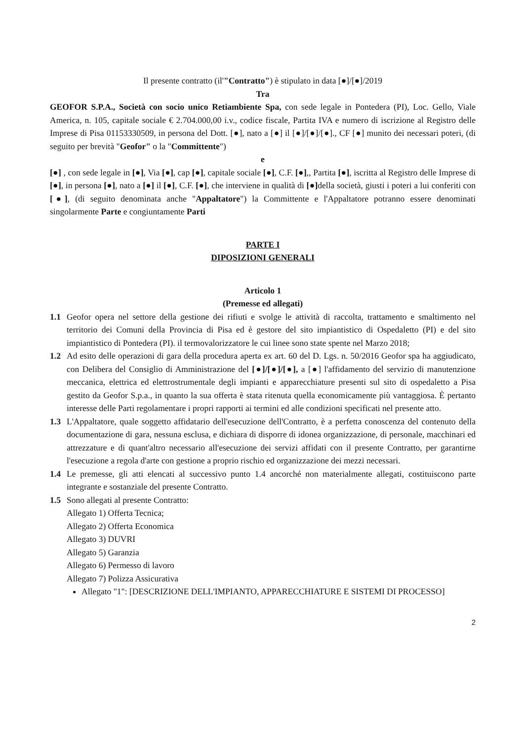Il presente contratto (il'"Contratto") è stipulato in data [●]/[●]/2019
Tra
GEOFOR S.P.A., Società con socio unico Retiambiente Spa, con sede legale in Pontedera (PI), Loc. Gello, Viale America, n. 105, capitale sociale € 2.704.000,00 i.v., codice fiscale, Partita IVA e numero di iscrizione al Registro delle Imprese di Pisa 01153330509, in persona del Dott. [●], nato a [●] il [●]/[●]/[●]., CF [●] munito dei necessari poteri, (di seguito per brevità "Geofor" o la "Committente")
e
[●] , con sede legale in [●], Via [●], cap [●], capitale sociale [●], C.F. [●],, Partita [●], iscritta al Registro delle Imprese di [●], in persona [●], nato a [●] il [●], C.F. [●], che interviene in qualità di [●] della società, giusti i poteri a lui conferiti con [●], (di seguito denominata anche "Appaltatore") la Committente e l'Appaltatore potranno essere denominati singolarmente Parte e congiuntamente Parti
PARTE I
DIPOSIZIONI GENERALI
Articolo 1
(Premesse ed allegati)
1.1 Geofor opera nel settore della gestione dei rifiuti e svolge le attività di raccolta, trattamento e smaltimento nel territorio dei Comuni della Provincia di Pisa ed è gestore del sito impiantistico di Ospedaletto (PI) e del sito impiantistico di Pontedera (PI). il termovalorizzatore le cui linee sono state spente nel Marzo 2018;
1.2 Ad esito delle operazioni di gara della procedura aperta ex art. 60 del D. Lgs. n. 50/2016 Geofor spa ha aggiudicato, con Delibera del Consiglio di Amministrazione del [●]/[●]/[●], a [●] l'affidamento del servizio di manutenzione meccanica, elettrica ed elettrostrumentale degli impianti e apparecchiature presenti sul sito di ospedaletto a Pisa gestito da Geofor S.p.a., in quanto la sua offerta è stata ritenuta quella economicamente più vantaggiosa. È pertanto interesse delle Parti regolamentare i propri rapporti ai termini ed alle condizioni specificati nel presente atto.
1.3 L'Appaltatore, quale soggetto affidatario dell'esecuzione dell'Contratto, è a perfetta conoscenza del contenuto della documentazione di gara, nessuna esclusa, e dichiara di disporre di idonea organizzazione, di personale, macchinari ed attrezzature e di quant'altro necessario all'esecuzione dei servizi affidati con il presente Contratto, per garantirne l'esecuzione a regola d'arte con gestione a proprio rischio ed organizzazione dei mezzi necessari.
1.4 Le premesse, gli atti elencati al successivo punto 1.4 ancorché non materialmente allegati, costituiscono parte integrante e sostanziale del presente Contratto.
1.5 Sono allegati al presente Contratto:
Allegato 1) Offerta Tecnica;
Allegato 2) Offerta Economica
Allegato 3) DUVRI
Allegato 5) Garanzia
Allegato 6) Permesso di lavoro
Allegato 7) Polizza Assicurativa
Allegato "1": [DESCRIZIONE DELL'IMPIANTO, APPARECCHIATURE E SISTEMI DI PROCESSO]
2